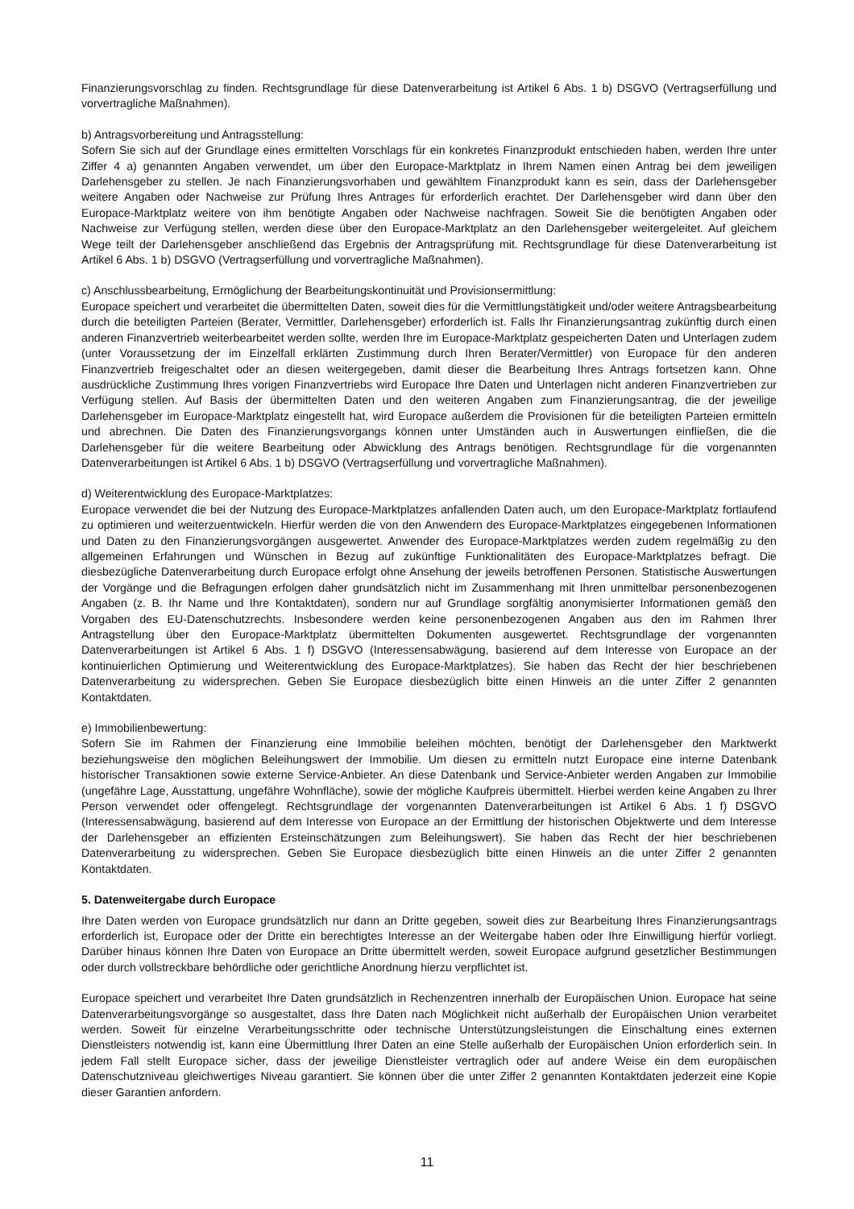Finanzierungsvorschlag zu finden. Rechtsgrundlage für diese Datenverarbeitung ist Artikel 6 Abs. 1 b) DSGVO (Vertragserfüllung und vorvertragliche Maßnahmen).
b) Antragsvorbereitung und Antragsstellung:
Sofern Sie sich auf der Grundlage eines ermittelten Vorschlags für ein konkretes Finanzprodukt entschieden haben, werden Ihre unter Ziffer 4 a) genannten Angaben verwendet, um über den Europace-Marktplatz in Ihrem Namen einen Antrag bei dem jeweiligen Darlehensgeber zu stellen. Je nach Finanzierungsvorhaben und gewähltem Finanzprodukt kann es sein, dass der Darlehensgeber weitere Angaben oder Nachweise zur Prüfung Ihres Antrages für erforderlich erachtet. Der Darlehensgeber wird dann über den Europace-Marktplatz weitere von ihm benötigte Angaben oder Nachweise nachfragen. Soweit Sie die benötigten Angaben oder Nachweise zur Verfügung stellen, werden diese über den Europace-Marktplatz an den Darlehensgeber weitergeleitet. Auf gleichem Wege teilt der Darlehensgeber anschließend das Ergebnis der Antragsprüfung mit. Rechtsgrundlage für diese Datenverarbeitung ist Artikel 6 Abs. 1 b) DSGVO (Vertragserfüllung und vorvertragliche Maßnahmen).
c) Anschlussbearbeitung, Ermöglichung der Bearbeitungskontinuität und Provisionsermittlung:
Europace speichert und verarbeitet die übermittelten Daten, soweit dies für die Vermittlungstätigkeit und/oder weitere Antragsbearbeitung durch die beteiligten Parteien (Berater, Vermittler, Darlehensgeber) erforderlich ist. Falls Ihr Finanzierungsantrag zukünftig durch einen anderen Finanzvertrieb weiterbearbeitet werden sollte, werden Ihre im Europace-Marktplatz gespeicherten Daten und Unterlagen zudem (unter Voraussetzung der im Einzelfall erklärten Zustimmung durch Ihren Berater/Vermittler) von Europace für den anderen Finanzvertrieb freigeschaltet oder an diesen weitergegeben, damit dieser die Bearbeitung Ihres Antrags fortsetzen kann. Ohne ausdrückliche Zustimmung Ihres vorigen Finanzvertriebs wird Europace Ihre Daten und Unterlagen nicht anderen Finanzvertrieben zur Verfügung stellen. Auf Basis der übermittelten Daten und den weiteren Angaben zum Finanzierungsantrag, die der jeweilige Darlehensgeber im Europace-Marktplatz eingestellt hat, wird Europace außerdem die Provisionen für die beteiligten Parteien ermitteln und abrechnen. Die Daten des Finanzierungsvorgangs können unter Umständen auch in Auswertungen einfließen, die die Darlehensgeber für die weitere Bearbeitung oder Abwicklung des Antrags benötigen. Rechtsgrundlage für die vorgenannten Datenverarbeitungen ist Artikel 6 Abs. 1 b) DSGVO (Vertragserfüllung und vorvertragliche Maßnahmen).
d) Weiterentwicklung des Europace-Marktplatzes:
Europace verwendet die bei der Nutzung des Europace-Marktplatzes anfallenden Daten auch, um den Europace-Marktplatz fortlaufend zu optimieren und weiterzuentwickeln. Hierfür werden die von den Anwendern des Europace-Marktplatzes eingegebenen Informationen und Daten zu den Finanzierungsvorgängen ausgewertet. Anwender des Europace-Marktplatzes werden zudem regelmäßig zu den allgemeinen Erfahrungen und Wünschen in Bezug auf zukünftige Funktionalitäten des Europace-Marktplatzes befragt. Die diesbezügliche Datenverarbeitung durch Europace erfolgt ohne Ansehung der jeweils betroffenen Personen. Statistische Auswertungen der Vorgänge und die Befragungen erfolgen daher grundsätzlich nicht im Zusammenhang mit Ihren unmittelbar personenbezogenen Angaben (z. B. Ihr Name und Ihre Kontaktdaten), sondern nur auf Grundlage sorgfältig anonymisierter Informationen gemäß den Vorgaben des EU-Datenschutzrechts. Insbesondere werden keine personenbezogenen Angaben aus den im Rahmen Ihrer Antragstellung über den Europace-Marktplatz übermittelten Dokumenten ausgewertet. Rechtsgrundlage der vorgenannten Datenverarbeitungen ist Artikel 6 Abs. 1 f) DSGVO (Interessensabwägung, basierend auf dem Interesse von Europace an der kontinuierlichen Optimierung und Weiterentwicklung des Europace-Marktplatzes). Sie haben das Recht der hier beschriebenen Datenverarbeitung zu widersprechen. Geben Sie Europace diesbezüglich bitte einen Hinweis an die unter Ziffer 2 genannten Kontaktdaten.
e) Immobilienbewertung:
Sofern Sie im Rahmen der Finanzierung eine Immobilie beleihen möchten, benötigt der Darlehensgeber den Marktwerkt beziehungsweise den möglichen Beleihungswert der Immobilie. Um diesen zu ermitteln nutzt Europace eine interne Datenbank historischer Transaktionen sowie externe Service-Anbieter. An diese Datenbank und Service-Anbieter werden Angaben zur Immobilie (ungefähre Lage, Ausstattung, ungefähre Wohnfläche), sowie der mögliche Kaufpreis übermittelt. Hierbei werden keine Angaben zu Ihrer Person verwendet oder offengelegt. Rechtsgrundlage der vorgenannten Datenverarbeitungen ist Artikel 6 Abs. 1 f) DSGVO (Interessensabwägung, basierend auf dem Interesse von Europace an der Ermittlung der historischen Objektwerte und dem Interesse der Darlehensgeber an effizienten Ersteinschätzungen zum Beleihungswert). Sie haben das Recht der hier beschriebenen Datenverarbeitung zu widersprechen. Geben Sie Europace diesbezüglich bitte einen Hinweis an die unter Ziffer 2 genannten Kontaktdaten.
5. Datenweitergabe durch Europace
Ihre Daten werden von Europace grundsätzlich nur dann an Dritte gegeben, soweit dies zur Bearbeitung Ihres Finanzierungsantrags erforderlich ist, Europace oder der Dritte ein berechtigtes Interesse an der Weitergabe haben oder Ihre Einwilligung hierfür vorliegt. Darüber hinaus können Ihre Daten von Europace an Dritte übermittelt werden, soweit Europace aufgrund gesetzlicher Bestimmungen oder durch vollstreckbare behördliche oder gerichtliche Anordnung hierzu verpflichtet ist.
Europace speichert und verarbeitet Ihre Daten grundsätzlich in Rechenzentren innerhalb der Europäischen Union. Europace hat seine Datenverarbeitungsvorgänge so ausgestaltet, dass Ihre Daten nach Möglichkeit nicht außerhalb der Europäischen Union verarbeitet werden. Soweit für einzelne Verarbeitungsschritte oder technische Unterstützungsleistungen die Einschaltung eines externen Dienstleisters notwendig ist, kann eine Übermittlung Ihrer Daten an eine Stelle außerhalb der Europäischen Union erforderlich sein. In jedem Fall stellt Europace sicher, dass der jeweilige Dienstleister vertraglich oder auf andere Weise ein dem europäischen Datenschutzniveau gleichwertiges Niveau garantiert. Sie können über die unter Ziffer 2 genannten Kontaktdaten jederzeit eine Kopie dieser Garantien anfordern.
11